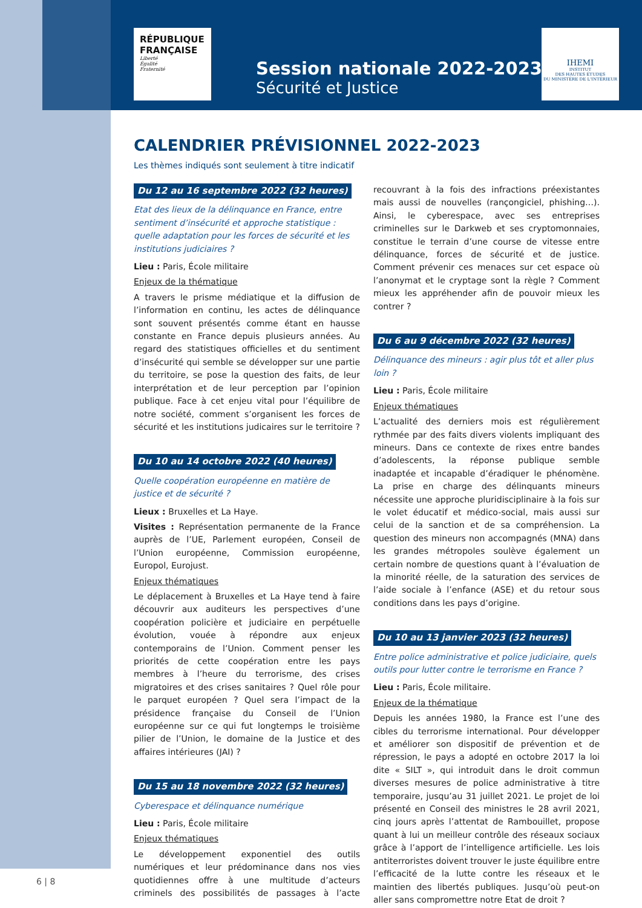RÉPUBLIQUE FRANÇAISE
Liberté
Égalité
Fraternité
Session nationale 2022-2023
Sécurité et Justice
IHEMI
INSTITUT
DES HAUTES ÉTUDES
DU MINISTÈRE DE L'INTÉRIEUR
CALENDRIER PRÉVISIONNEL 2022-2023
Les thèmes indiqués sont seulement à titre indicatif
Du 12 au 16 septembre 2022 (32 heures)
Etat des lieux de la délinquance en France, entre sentiment d’insécurité et approche statistique : quelle adaptation pour les forces de sécurité et les institutions judiciaires ?
Lieu : Paris, École militaire
Enjeux de la thématique
A travers le prisme médiatique et la diffusion de l’information en continu, les actes de délinquance sont souvent présentés comme étant en hausse constante en France depuis plusieurs années. Au regard des statistiques officielles et du sentiment d’insécurité qui semble se développer sur une partie du territoire, se pose la question des faits, de leur interprétation et de leur perception par l’opinion publique. Face à cet enjeu vital pour l’équilibre de notre société, comment s’organisent les forces de sécurité et les institutions judicaires sur le territoire ?
Du 10 au 14 octobre 2022 (40 heures)
Quelle coopération européenne en matière de justice et de sécurité ?
Lieux : Bruxelles et La Haye.
Visites : Représentation permanente de la France auprès de l’UE, Parlement européen, Conseil de l’Union européenne, Commission européenne, Europol, Eurojust.
Enjeux thématiques
Le déplacement à Bruxelles et La Haye tend à faire découvrir aux auditeurs les perspectives d’une coopération policière et judiciaire en perpétuelle évolution, vouée à répondre aux enjeux contemporains de l’Union. Comment penser les priorités de cette coopération entre les pays membres à l’heure du terrorisme, des crises migratoires et des crises sanitaires ? Quel rôle pour le parquet européen ? Quel sera l’impact de la présidence française du Conseil de l’Union européenne sur ce qui fut longtemps le troisième pilier de l’Union, le domaine de la Justice et des affaires intérieures (JAI) ?
Du 15 au 18 novembre 2022 (32 heures)
Cyberespace et délinquance numérique
Lieu : Paris, École militaire
Enjeux thématiques
Le développement exponentiel des outils numériques et leur prédominance dans nos vies quotidiennes offre à une multitude d’acteurs criminels des possibilités de passages à l’acte recouvrant à la fois des infractions préexistantes mais aussi de nouvelles (rançongiciel, phishing…). Ainsi, le cyberespace, avec ses entreprises criminelles sur le Darkweb et ses cryptomonnaies, constitue le terrain d’une course de vitesse entre délinquance, forces de sécurité et de justice. Comment prévenir ces menaces sur cet espace où l’anonymat et le cryptage sont la règle ? Comment mieux les appréhender afin de pouvoir mieux les contrer ?
Du 6 au 9 décembre 2022 (32 heures)
Délinquance des mineurs : agir plus tôt et aller plus loin ?
Lieu : Paris, École militaire
Enjeux thématiques
L’actualité des derniers mois est régulièrement rythmée par des faits divers violents impliquant des mineurs. Dans ce contexte de rixes entre bandes d’adolescents, la réponse publique semble inadaptée et incapable d’éradiquer le phénomène. La prise en charge des délinquants mineurs nécessite une approche pluridisciplinaire à la fois sur le volet éducatif et médico-social, mais aussi sur celui de la sanction et de sa compréhension. La question des mineurs non accompagnés (MNA) dans les grandes métropoles soulève également un certain nombre de questions quant à l’évaluation de la minorité réelle, de la saturation des services de l’aide sociale à l’enfance (ASE) et du retour sous conditions dans les pays d’origine.
Du 10 au 13 janvier 2023 (32 heures)
Entre police administrative et police judiciaire, quels outils pour lutter contre le terrorisme en France ?
Lieu : Paris, École militaire.
Enjeux de la thématique
Depuis les années 1980, la France est l’une des cibles du terrorisme international. Pour développer et améliorer son dispositif de prévention et de répression, le pays a adopté en octobre 2017 la loi dite « SILT », qui introduit dans le droit commun diverses mesures de police administrative à titre temporaire, jusqu’au 31 juillet 2021. Le projet de loi présenté en Conseil des ministres le 28 avril 2021, cinq jours après l’attentat de Rambouillet, propose quant à lui un meilleur contrôle des réseaux sociaux grâce à l’apport de l’intelligence artificielle. Les lois antiterroristes doivent trouver le juste équilibre entre l’efficacité de la lutte contre les réseaux et le maintien des libertés publiques. Jusqu’où peut-on aller sans compromettre notre Etat de droit ?
6 | 8